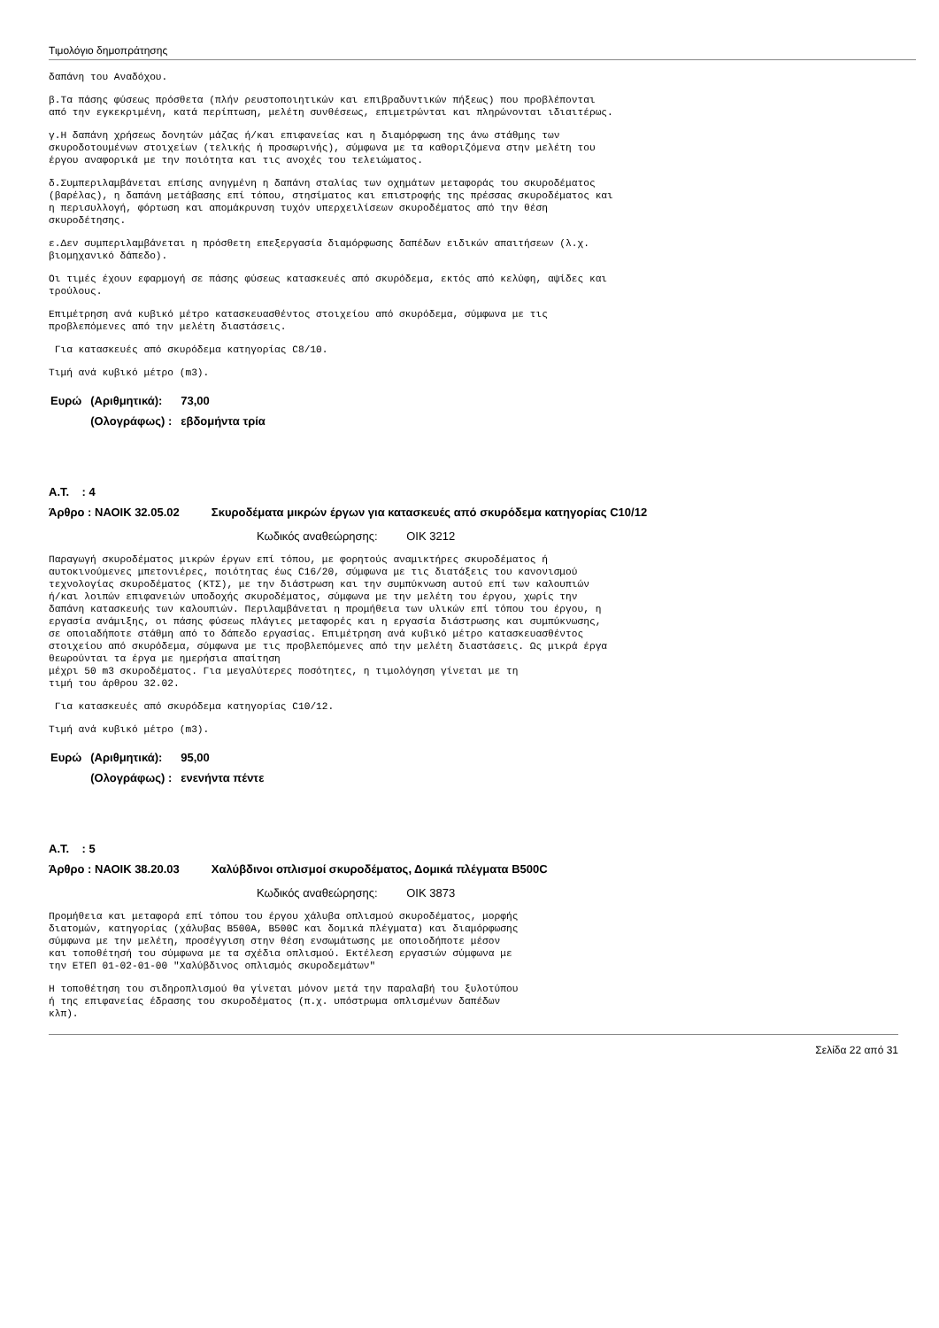Τιμολόγιο δημοπράτησης
δαπάνη του Αναδόχου.
β.Τα πάσης φύσεως πρόσθετα (πλήν ρευστοποιητικών και επιβραδυντικών πήξεως) που προβλέπονται από την εγκεκριμένη, κατά περίπτωση, μελέτη συνθέσεως, επιμετρώνται και πληρώνονται ιδιαιτέρως.
γ.Η δαπάνη χρήσεως δονητών μάζας ή/και επιφανείας και η διαμόρφωση της άνω στάθμης των σκυροδοτουμένων στοιχείων (τελικής ή προσωρινής), σύμφωνα με τα καθοριζόμενα στην μελέτη του έργου αναφορικά με την ποιότητα και τις ανοχές του τελειώματος.
δ.Συμπεριλαμβάνεται επίσης ανηγμένη η δαπάνη σταλίας των οχημάτων μεταφοράς του σκυροδέματος (βαρέλας), η δαπάνη μετάβασης επί τόπου, στησίματος και επιστροφής της πρέσσας σκυροδέματος και η περισυλλογή, φόρτωση και απομάκρυνση τυχόν υπερχειλίσεων σκυροδέματος από την θέση σκυροδέτησης.
ε.Δεν συμπεριλαμβάνεται η πρόσθετη επεξεργασία διαμόρφωσης δαπέδων ειδικών απαιτήσεων (λ.χ. βιομηχανικό δάπεδο).
Οι τιμές έχουν εφαρμογή σε πάσης φύσεως κατασκευές από σκυρόδεμα, εκτός από κελύφη, αψίδες και τρούλους.
Επιμέτρηση ανά κυβικό μέτρο κατασκευασθέντος στοιχείου από σκυρόδεμα, σύμφωνα με τις προβλεπόμενες από την μελέτη διαστάσεις.
Για κατασκευές από σκυρόδεμα κατηγορίας C8/10.
Τιμή ανά κυβικό μέτρο (m3).
| Ευρώ | (Αριθμητικά): | 73,00 |
| | (Ολογράφως) : | εβδομήντα τρία |
Α.Τ. : 4
Άρθρο : ΝΑΟΙΚ 32.05.02 Σκυροδέματα μικρών έργων για κατασκευές από σκυρόδεμα κατηγορίας C10/12
Κωδικός αναθεώρησης: ΟΙΚ 3212
Παραγωγή σκυροδέματος μικρών έργων επί τόπου, με φορητούς αναμικτήρες σκυροδέματος ή αυτοκινούμενες μπετονιέρες, ποιότητας έως C16/20, σύμφωνα με τις διατάξεις του κανονισμού τεχνολογίας σκυροδέματος (ΚΤΣ), με την διάστρωση και την συμπύκνωση αυτού επί των καλουπιών ή/και λοιπών επιφανειών υποδοχής σκυροδέματος, σύμφωνα με την μελέτη του έργου, χωρίς την δαπάνη κατασκευής των καλουπιών. Περιλαμβάνεται η προμήθεια των υλικών επί τόπου του έργου, η εργασία ανάμιξης, οι πάσης φύσεως πλάγιες μεταφορές και η εργασία διάστρωσης και συμπύκνωσης, σε οποιαδήποτε στάθμη από το δάπεδο εργασίας. Επιμέτρηση ανά κυβικό μέτρο κατασκευασθέντος στοιχείου από σκυρόδεμα, σύμφωνα με τις προβλεπόμενες από την μελέτη διαστάσεις. Ως μικρά έργα θεωρούνται τα έργα με ημερήσια απαίτηση μέχρι 50 m3 σκυροδέματος. Για μεγαλύτερες ποσότητες, η τιμολόγηση γίνεται με τη τιμή του άρθρου 32.02.
Για κατασκευές από σκυρόδεμα κατηγορίας C10/12.
Τιμή ανά κυβικό μέτρο (m3).
| Ευρώ | (Αριθμητικά): | 95,00 |
| | (Ολογράφως) : | ενενήντα πέντε |
Α.Τ. : 5
Άρθρο : ΝΑΟΙΚ 38.20.03 Χαλύβδινοι οπλισμοί σκυροδέματος, Δομικά πλέγματα B500C
Κωδικός αναθεώρησης: ΟΙΚ 3873
Προμήθεια και μεταφορά επί τόπου του έργου χάλυβα οπλισμού σκυροδέματος, μορφής διατομών, κατηγορίας (χάλυβας B500A, B500C και δομικά πλέγματα) και διαμόρφωσης σύμφωνα με την μελέτη, προσέγγιση στην θέση ενσωμάτωσης με οποιοδήποτε μέσον και τοποθέτησή του σύμφωνα με τα σχέδια οπλισμού. Εκτέλεση εργασιών σύμφωνα με την ΕΤΕΠ 01-02-01-00 "Χαλύβδινος οπλισμός σκυροδεμάτων"
Η τοποθέτηση του σιδηροπλισμού θα γίνεται μόνον μετά την παραλαβή του ξυλοτύπου ή της επιφανείας έδρασης του σκυροδέματος (π.χ. υπόστρωμα οπλισμένων δαπέδων κλπ).
Σελίδα 22 από 31